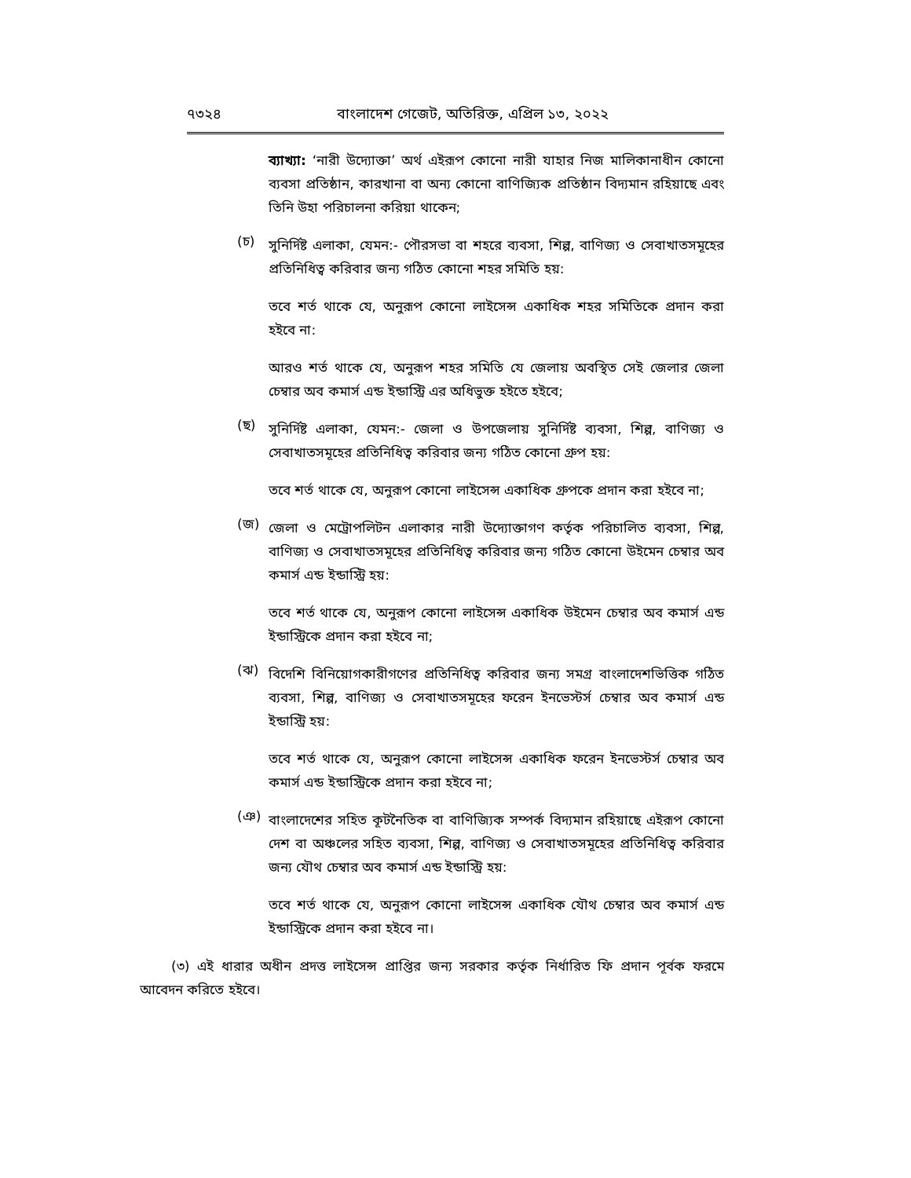৭৩২৪ বাংলাদেশ গেজেট, অতিরিক্ত, এপ্রিল ১৩, ২০২২
ব্যাখ্যা: ‘নারী উদ্যোক্তা’ অর্থ এইরূপ কোনো নারী যাহার নিজ মালিকানাধীন কোনো ব্যবসা প্রতিষ্ঠান, কারখানা বা অন্য কোনো বাণিজ্যিক প্রতিষ্ঠান বিদ্যমান রহিয়াছে এবং তিনি উহা পরিচালনা করিয়া থাকেন;
(চ)
সুনির্দিষ্ট এলাকা, যেমন:- পৌরসভা বা শহরে ব্যবসা, শিল্প, বাণিজ্য ও সেবাখাতসমূহের প্রতিনিধিত্ব করিবার জন্য গঠিত কোনো শহর সমিতি হয়:
তবে শর্ত থাকে যে, অনুরূপ কোনো লাইসেন্স একাধিক শহর সমিতিকে প্রদান করা হইবে না:
আরও শর্ত থাকে যে, অনুরূপ শহর সমিতি যে জেলায় অবস্থিত সেই জেলার জেলা চেম্বার অব কমার্স এন্ড ইন্ডাস্ট্রি এর অধিভুক্ত হইতে হইবে;
(ছ)
সুনির্দিষ্ট এলাকা, যেমন:- জেলা ও উপজেলায় সুনির্দিষ্ট ব্যবসা, শিল্প, বাণিজ্য ও সেবাখাতসমূহের প্রতিনিধিত্ব করিবার জন্য গঠিত কোনো গ্রুপ হয়:
তবে শর্ত থাকে যে, অনুরূপ কোনো লাইসেন্স একাধিক গ্রুপকে প্রদান করা হইবে না;
(জ)
জেলা ও মেট্রোপলিটন এলাকার নারী উদ্যোক্তাগণ কর্তৃক পরিচালিত ব্যবসা, শিল্প, বাণিজ্য ও সেবাখাতসমূহের প্রতিনিধিত্ব করিবার জন্য গঠিত কোনো উইমেন চেম্বার অব কমার্স এন্ড ইন্ডাস্ট্রি হয়:
তবে শর্ত থাকে যে, অনুরূপ কোনো লাইসেন্স একাধিক উইমেন চেম্বার অব কমার্স এন্ড ইন্ডাস্ট্রিকে প্রদান করা হইবে না;
(ঝ)
বিদেশি বিনিয়োগকারীগণের প্রতিনিধিত্ব করিবার জন্য সমগ্র বাংলাদেশভিত্তিক গঠিত ব্যবসা, শিল্প, বাণিজ্য ও সেবাখাতসমূহের ফরেন ইনভেস্টর্স চেম্বার অব কমার্স এন্ড ইন্ডাস্ট্রি হয়:
তবে শর্ত থাকে যে, অনুরূপ কোনো লাইসেন্স একাধিক ফরেন ইনভেস্টর্স চেম্বার অব কমার্স এন্ড ইন্ডাস্ট্রিকে প্রদান করা হইবে না;
(ঞ)
বাংলাদেশের সহিত কূটনৈতিক বা বাণিজ্যিক সম্পর্ক বিদ্যমান রহিয়াছে এইরূপ কোনো দেশ বা অঞ্চলের সহিত ব্যবসা, শিল্প, বাণিজ্য ও সেবাখাতসমূহের প্রতিনিধিত্ব করিবার জন্য যৌথ চেম্বার অব কমার্স এন্ড ইন্ডাস্ট্রি হয়:
তবে শর্ত থাকে যে, অনুরূপ কোনো লাইসেন্স একাধিক যৌথ চেম্বার অব কমার্স এন্ড ইন্ডাস্ট্রিকে প্রদান করা হইবে না।
(৩) এই ধারার অধীন প্রদত্ত লাইসেন্স প্রাপ্তির জন্য সরকার কর্তৃক নির্ধারিত ফি প্রদান পূর্বক ফরমে আবেদন করিতে হইবে।